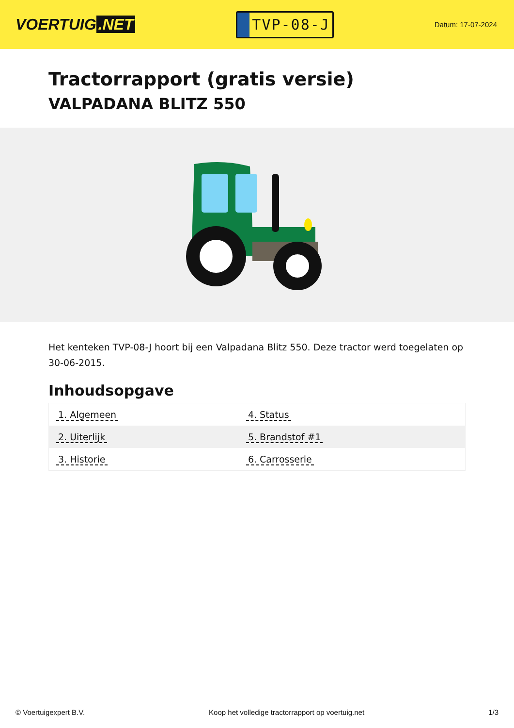VOERTUIG.NET
TVP-08-J
Datum: 17-07-2024
Tractorrapport (gratis versie)
VALPADANA BLITZ 550
Het kenteken TVP-08-J hoort bij een Valpadana Blitz 550. Deze tractor werd toegelaten op 30-06-2015.
Inhoudsopgave
| 1. Algemeen | 4. Status |
| 2. Uiterlijk | 5. Brandstof #1 |
| 3. Historie | 6. Carrosserie |
© Voertuigexpert B.V. Koop het volledige tractorrapport op voertuig.net
1/3